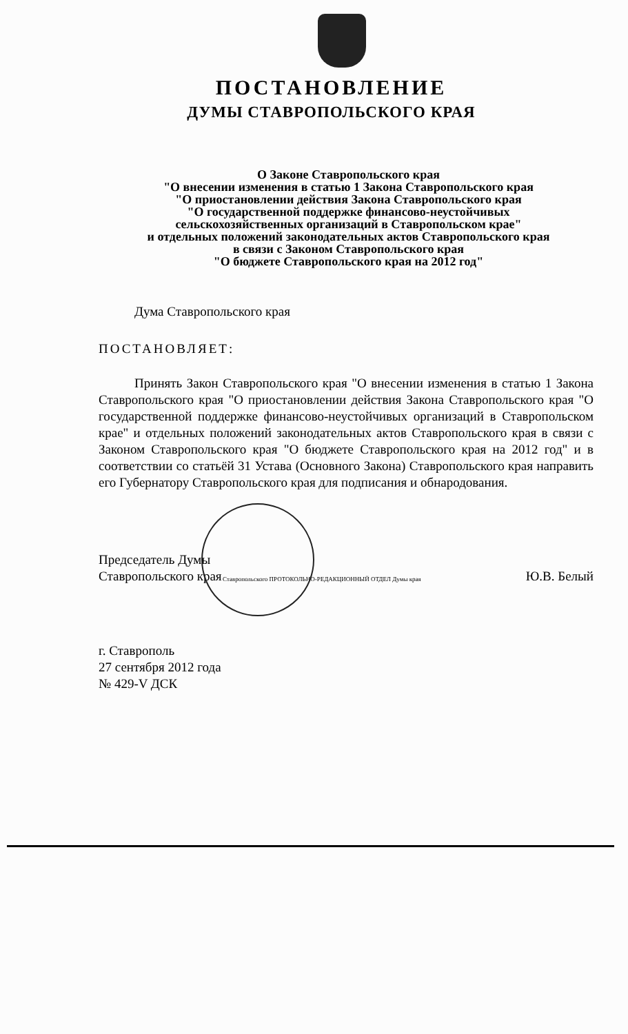ПОСТАНОВЛЕНИЕ
ДУМЫ СТАВРОПОЛЬСКОГО КРАЯ
О Законе Ставропольского края
"О внесении изменения в статью 1 Закона Ставропольского края
"О приостановлении действия Закона Ставропольского края
"О государственной поддержке финансово-неустойчивых
сельскохозяйственных организаций в Ставропольском крае"
и отдельных положений законодательных актов Ставропольского края
в связи с Законом Ставропольского края
"О бюджете Ставропольского края на 2012 год"
Дума Ставропольского края
ПОСТАНОВЛЯЕТ:
Принять Закон Ставропольского края "О внесении изменения в статью 1 Закона Ставропольского края "О приостановлении действия Закона Ставропольского края "О государственной поддержке финансово-неустойчивых организаций в Ставропольском крае" и отдельных положений законодательных актов Ставропольского края в связи с Законом Ставропольского края "О бюджете Ставропольского края на 2012 год" и в соответствии со статьёй 31 Устава (Основного Закона) Ставропольского края направить его Губернатору Ставропольского края для подписания и обнародования.
Председатель Думы
Ставропольского края
Ю.В. Белый
Ставропольского ПРОТОКОЛЬНО-РЕДАКЦИОННЫЙ ОТДЕЛ Думы края
г. Ставрополь
27 сентября 2012 года
№ 429-V ДСК